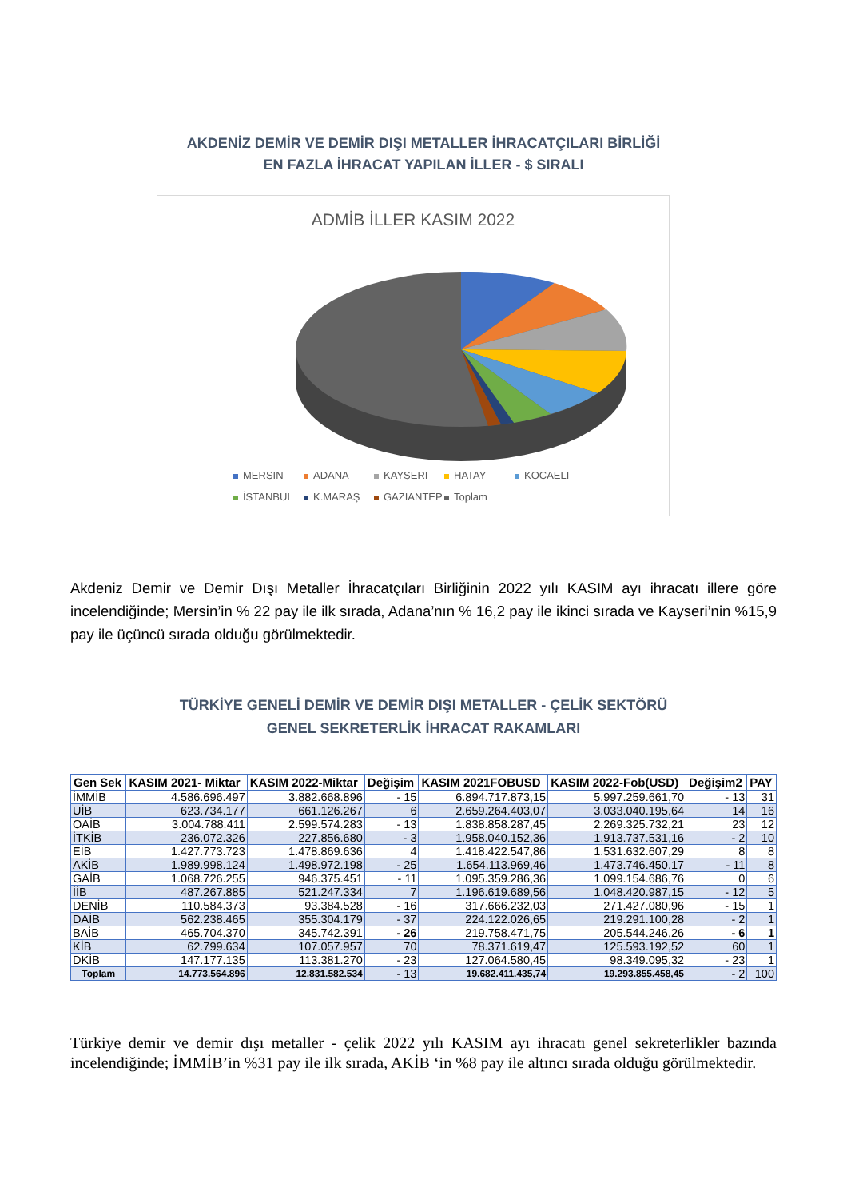AKDENİZ DEMİR VE DEMİR DIŞI METALLER İHRACATÇILARI BİRLİĞİ
EN FAZLA İHRACAT YAPILAN İLLER - $ SIRALI
ADMİB İLLER KASIM 2022
MERSIN ADANA KAYSERI HATAY KOCAELI
İSTANBUL K.MARAŞ GAZIANTEP Toplam
Akdeniz Demir ve Demir Dışı Metaller İhracatçıları Birliğinin 2022 yılı KASIM ayı ihracatı illere göre incelendiğinde; Mersin’in % 22 pay ile ilk sırada, Adana’nın % 16,2 pay ile ikinci sırada ve Kayseri’nin %15,9 pay ile üçüncü sırada olduğu görülmektedir.
TÜRKİYE GENELİ DEMİR VE DEMİR DIŞI METALLER - ÇELİK SEKTÖRÜ
GENEL SEKRETERLİK İHRACAT RAKAMLARI
| Gen Sek | KASIM 2021- Miktar | KASIM 2022-Miktar | Değişim | KASIM 2021FOBUSD | KASIM 2022-Fob(USD) | Değişim2 | PAY |
| --- | --- | --- | --- | --- | --- | --- | --- |
| İMMİB | 4.586.696.497 | 3.882.668.896 | - 15 | 6.894.717.873,15 | 5.997.259.661,70 | - 13 | 31 |
| UİB | 623.734.177 | 661.126.267 | 6 | 2.659.264.403,07 | 3.033.040.195,64 | 14 | 16 |
| OAİB | 3.004.788.411 | 2.599.574.283 | - 13 | 1.838.858.287,45 | 2.269.325.732,21 | 23 | 12 |
| İTKİB | 236.072.326 | 227.856.680 | - 3 | 1.958.040.152,36 | 1.913.737.531,16 | - 2 | 10 |
| EİB | 1.427.773.723 | 1.478.869.636 | 4 | 1.418.422.547,86 | 1.531.632.607,29 | 8 | 8 |
| AKİB | 1.989.998.124 | 1.498.972.198 | - 25 | 1.654.113.969,46 | 1.473.746.450,17 | - 11 | 8 |
| GAİB | 1.068.726.255 | 946.375.451 | - 11 | 1.095.359.286,36 | 1.099.154.686,76 | 0 | 6 |
| İİB | 487.267.885 | 521.247.334 | 7 | 1.196.619.689,56 | 1.048.420.987,15 | - 12 | 5 |
| DENİB | 110.584.373 | 93.384.528 | - 16 | 317.666.232,03 | 271.427.080,96 | - 15 | 1 |
| DAİB | 562.238.465 | 355.304.179 | - 37 | 224.122.026,65 | 219.291.100,28 | - 2 | 1 |
| BAİB | 465.704.370 | 345.742.391 | - 26 | 219.758.471,75 | 205.544.246,26 | - 6 | 1 |
| KİB | 62.799.634 | 107.057.957 | 70 | 78.371.619,47 | 125.593.192,52 | 60 | 1 |
| DKİB | 147.177.135 | 113.381.270 | - 23 | 127.064.580,45 | 98.349.095,32 | - 23 | 1 |
| Toplam | 14.773.564.896 | 12.831.582.534 | - 13 | 19.682.411.435,74 | 19.293.855.458,45 | - 2 | 100 |
Türkiye demir ve demir dışı metaller - çelik 2022 yılı KASIM ayı ihracatı genel sekreterlikler bazında incelendiğinde; İMMİB’in %31 pay ile ilk sırada, AKİB ‘in %8 pay ile altıncı sırada olduğu görülmektedir.